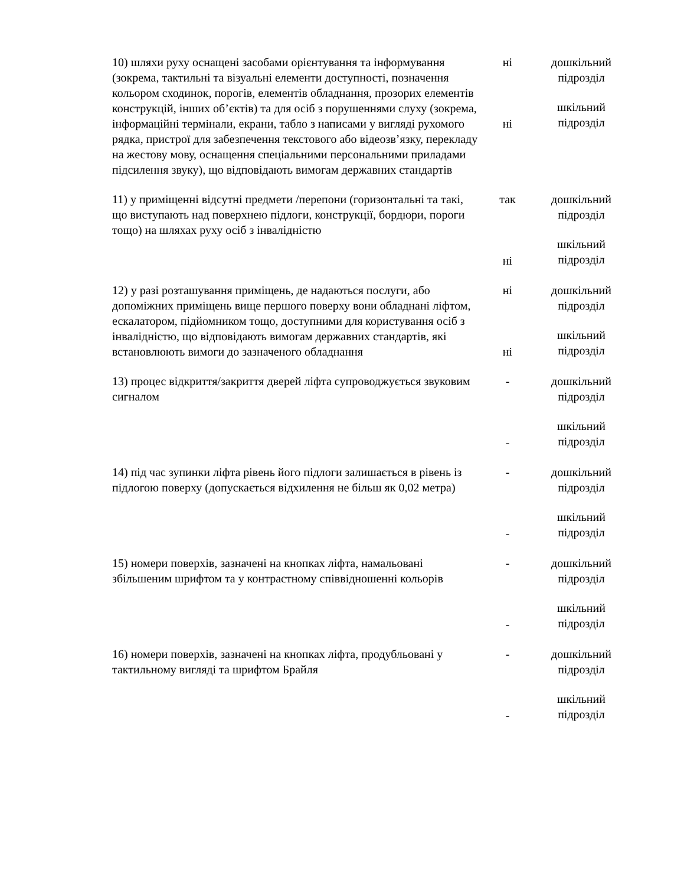| 10) шляхи руху оснащені засобами орієнтування та інформування (зокрема, тактильні та візуальні елементи доступності, позначення кольором сходинок, порогів, елементів обладнання, прозорих елементів конструкцій, інших об’єктів) та для осіб з порушеннями слуху (зокрема, інформаційні термінали, екрани, табло з написами у вигляді рухомого рядка, пристрої для забезпечення текстового або відеозв’язку, перекладу на жестову мову, оснащення спеціальними персональними приладами підсилення звуку), що відповідають вимогам державних стандартів | ні ні | дошкільний підрозділ шкільний підрозділ |
| 11) у приміщенні відсутні предмети /перепони (горизонтальні та такі, що виступають над поверхнею підлоги, конструкції, бордюри, пороги тощо) на шляхах руху осіб з інвалідністю | так ні | дошкільний підрозділ шкільний підрозділ |
| 12) у разі розташування приміщень, де надаються послуги, або допоміжних приміщень вище першого поверху вони обладнані ліфтом, ескалатором, підйомником тощо, доступними для користування осіб з інвалідністю, що відповідають вимогам державних стандартів, які встановлюють вимоги до зазначеного обладнання | ні ні | дошкільний підрозділ шкільний підрозділ |
| 13) процес відкриття/закриття дверей ліфта супроводжується звуковим сигналом | - - | дошкільний підрозділ шкільний підрозділ |
| 14) під час зупинки ліфта рівень його підлоги залишається в рівень із підлогою поверху (допускається відхилення не більш як 0,02 метра) | - - | дошкільний підрозділ шкільний підрозділ |
| 15) номери поверхів, зазначені на кнопках ліфта, намальовані збільшеним шрифтом та у контрастному співвідношенні кольорів | - - | дошкільний підрозділ шкільний підрозділ |
| 16) номери поверхів, зазначені на кнопках ліфта, продубльовані у тактильному вигляді та шрифтом Брайля | - - | дошкільний підрозділ шкільний підрозділ |